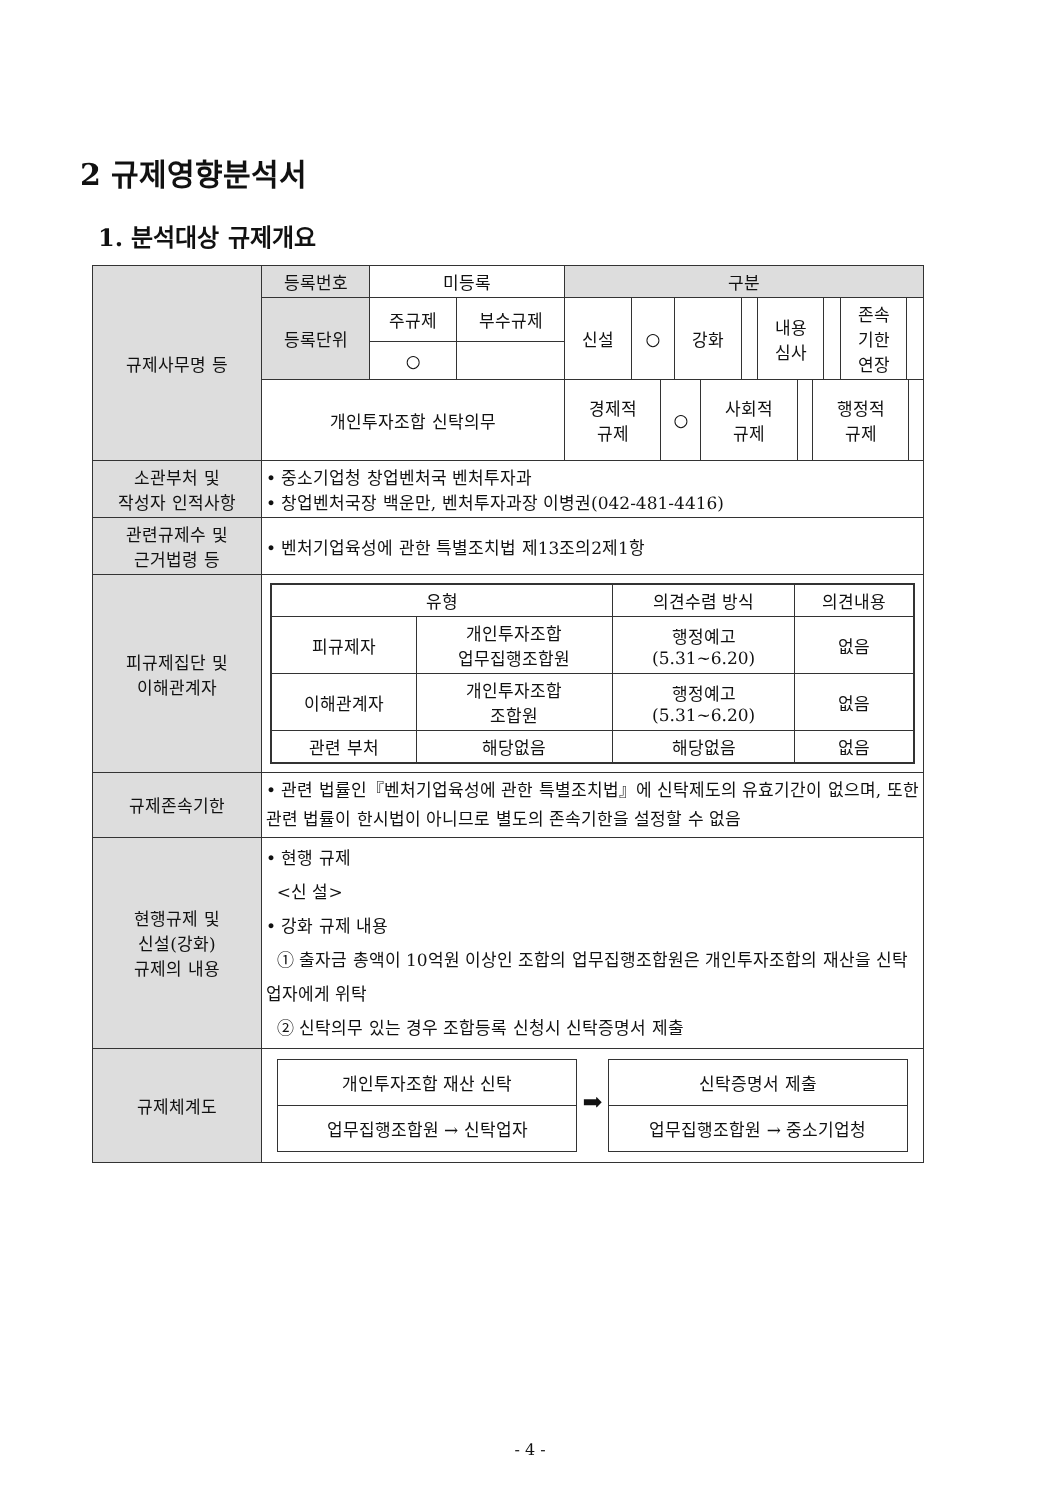2 규제영향분석서
1. 분석대상 규제개요
| 규제사무명 등 | 등록번호 | 미등록 | | 구분 | | | | | | | |
| | 등록단위 | 주규제 | 부수규제 | 신설 | ○ | 강화 | | 내용 심사 | | 존속 기한 연장 | |
| | | ○ | | | | | | | | | |
| | 개인투자조합 신탁의무 | | | / 경제적 규제 / ○ / 사회적 규제 / / 행정적 규제 / / | | | | | | | |
| 소관부처 및 작성자 인적사항 | • 중소기업청 창업벤처국 벤처투자과 • 창업벤처국장 백운만, 벤처투자과장 이병권(042-481-4416) | | | | | | | | | | |
| 관련규제수 및 근거법령 등 | • 벤처기업육성에 관한 특별조치법 제13조의2제1항 | | | | | | | | | | |
| 피규제집단 및 이해관계자 | / 유형 / / 의견수렴 방식 / 의견내용 / / 피규제자 / 개인투자조합 업무집행조합원 / 행정예고 (5.31~6.20) / 없음 / / 이해관계자 / 개인투자조합 조합원 / 행정예고 (5.31~6.20) / 없음 / / 관련 부처 / 해당없음 / 해당없음 / 없음 / | | | | | | | | | | |
| 규제존속기한 | • 관련 법률인『벤처기업육성에 관한 특별조치법』에 신탁제도의 유효기간이 없으며, 또한 관련 법률이 한시법이 아니므로 별도의 존속기한을 설정할 수 없음 | | | | | | | | | | |
| 현행규제 및 신설(강화) 규제의 내용 | • 현행 규제 <신 설> • 강화 규제 내용 ① 출자금 총액이 10억원 이상인 조합의 업무집행조합원은 개인투자조합의 재산을 신탁업자에게 위탁 ② 신탁의무 있는 경우 조합등록 신청시 신탁증명서 제출 | | | | | | | | | | |
| 규제체계도 | 개인투자조합 재산 신탁 업무집행조합원 → 신탁업자 ➡ 신탁증명서 제출 업무집행조합원 → 중소기업청 | | | | | | | | | | |
- 4 -